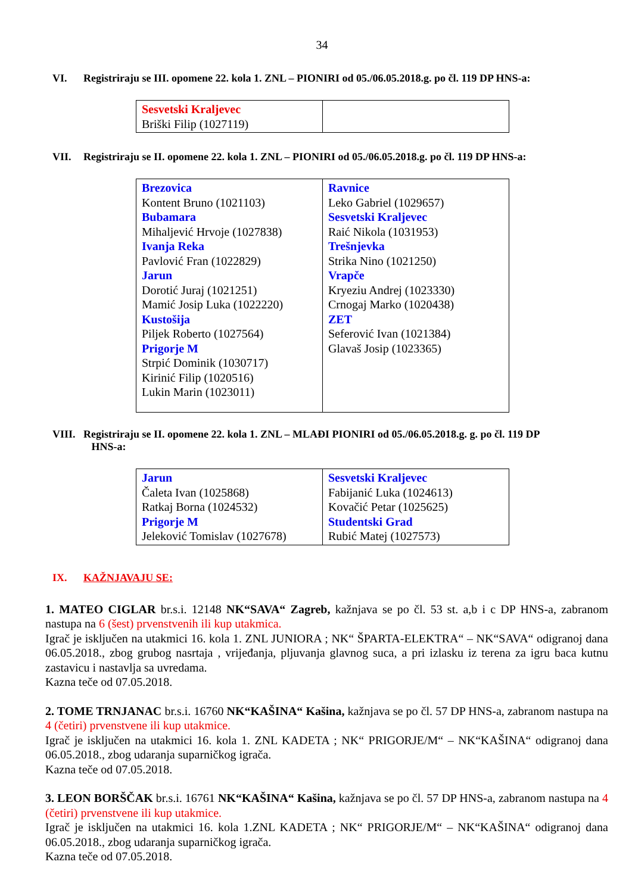34
VI. Registriraju se III. opomene 22. kola 1. ZNL – PIONIRI od 05./06.05.2018.g. po čl. 119 DP HNS-a:
| Sesvetski Kraljevec Briški Filip (1027119) | |
VII. Registriraju se II. opomene 22. kola 1. ZNL – PIONIRI od 05./06.05.2018.g. po čl. 119 DP HNS-a:
| Brezovica Kontent Bruno (1021103) Bubamara Mihaljević Hrvoje (1027838) Ivanja Reka Pavlović Fran (1022829) Jarun Dorotić Juraj (1021251) Mamić Josip Luka (1022220) Kustošija Piljek Roberto (1027564) Prigorje M Strpić Dominik (1030717) Kirinić Filip (1020516) Lukin Marin (1023011) | Ravnice Leko Gabriel (1029657) Sesvetski Kraljevec Raić Nikola (1031953) Trešnjevka Strika Nino (1021250) Vrapče Kryeziu Andrej (1023330) Crnogaj Marko (1020438) ZET Seferović Ivan (1021384) Glavaš Josip (1023365) |
VIII.
Registriraju se II. opomene 22. kola 1. ZNL – MLAĐI PIONIRI od 05./06.05.2018.g. g. po čl. 119 DP
HNS-a:
| Jarun Čaleta Ivan (1025868) Ratkaj Borna (1024532) Prigorje M Jeleković Tomislav (1027678) | Sesvetski Kraljevec Fabijanić Luka (1024613) Kovačić Petar (1025625) Studentski Grad Rubić Matej (1027573) |
IX. KAŽNJAVAJU SE:
1. MATEO CIGLAR br.s.i. 12148 NK“SAVA“ Zagreb, kažnjava se po čl. 53 st. a,b i c DP HNS-a, zabranom nastupa na 6 (šest) prvenstvenih ili kup utakmica.
Igrač je isključen na utakmici 16. kola 1. ZNL JUNIORA ; NK“ ŠPARTA-ELEKTRA“ – NK“SAVA“ odigranoj dana 06.05.2018., zbog grubog nasrtaja , vrijeđanja, pljuvanja glavnog suca, a pri izlasku iz terena za igru baca kutnu zastavicu i nastavlja sa uvredama.
Kazna teče od 07.05.2018.
2. TOME TRNJANAC br.s.i. 16760 NK“KAŠINA“ Kašina, kažnjava se po čl. 57 DP HNS-a, zabranom nastupa na 4 (četiri) prvenstvene ili kup utakmice.
Igrač je isključen na utakmici 16. kola 1. ZNL KADETA ; NK“ PRIGORJE/M“ – NK“KAŠINA“ odigranoj dana 06.05.2018., zbog udaranja suparničkog igrača.
Kazna teče od 07.05.2018.
3. LEON BORŠČAK br.s.i. 16761 NK“KAŠINA“ Kašina, kažnjava se po čl. 57 DP HNS-a, zabranom nastupa na 4 (četiri) prvenstvene ili kup utakmice.
Igrač je isključen na utakmici 16. kola 1.ZNL KADETA ; NK“ PRIGORJE/M“ – NK“KAŠINA“ odigranoj dana 06.05.2018., zbog udaranja suparničkog igrača.
Kazna teče od 07.05.2018.